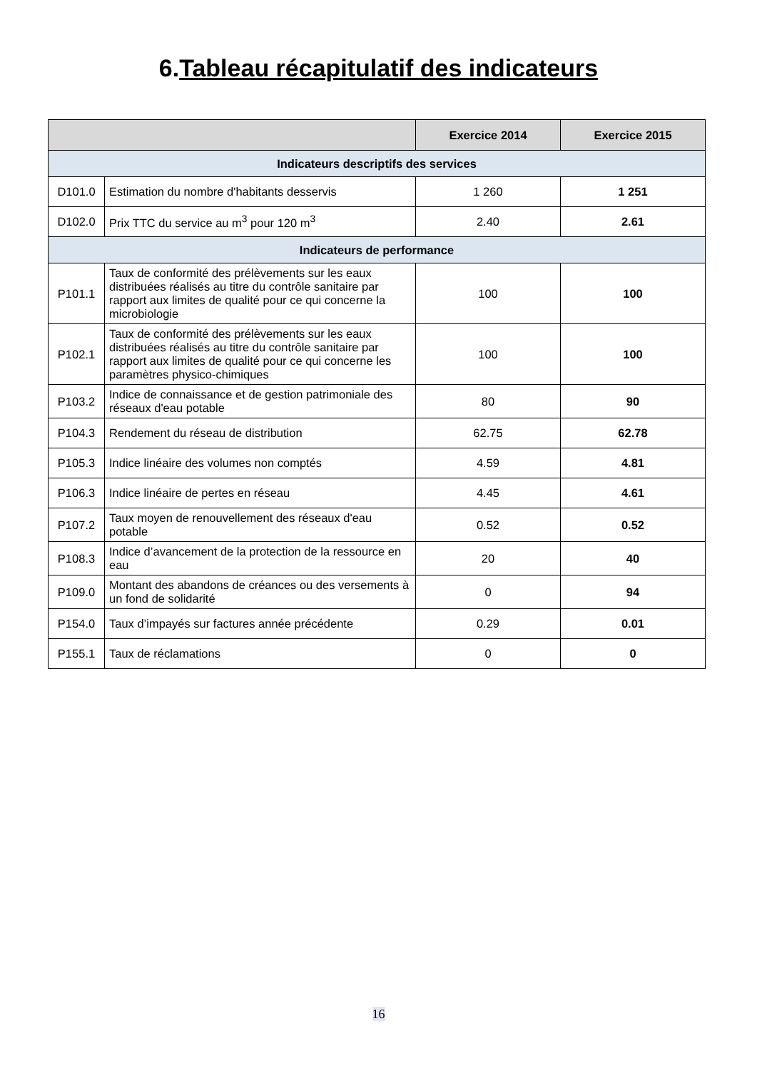6.Tableau récapitulatif des indicateurs
| | | Exercice 2014 | Exercice 2015 |
| --- | --- | --- | --- |
| Indicateurs descriptifs des services | | | |
| D101.0 | Estimation du nombre d'habitants desservis | 1 260 | 1 251 |
| D102.0 | Prix TTC du service au m<sup>3</sup> pour 120 m<sup>3</sup> | 2.40 | 2.61 |
| Indicateurs de performance | | | |
| P101.1 | Taux de conformité des prélèvements sur les eaux distribuées réalisés au titre du contrôle sanitaire par rapport aux limites de qualité pour ce qui concerne la microbiologie | 100 | 100 |
| P102.1 | Taux de conformité des prélèvements sur les eaux distribuées réalisés au titre du contrôle sanitaire par rapport aux limites de qualité pour ce qui concerne les paramètres physico-chimiques | 100 | 100 |
| P103.2 | Indice de connaissance et de gestion patrimoniale des réseaux d'eau potable | 80 | 90 |
| P104.3 | Rendement du réseau de distribution | 62.75 | 62.78 |
| P105.3 | Indice linéaire des volumes non comptés | 4.59 | 4.81 |
| P106.3 | Indice linéaire de pertes en réseau | 4.45 | 4.61 |
| P107.2 | Taux moyen de renouvellement des réseaux d'eau potable | 0.52 | 0.52 |
| P108.3 | Indice d’avancement de la protection de la ressource en eau | 20 | 40 |
| P109.0 | Montant des abandons de créances ou des versements à un fond de solidarité | 0 | 94 |
| P154.0 | Taux d’impayés sur factures année précédente | 0.29 | 0.01 |
| P155.1 | Taux de réclamations | 0 | 0 |
16